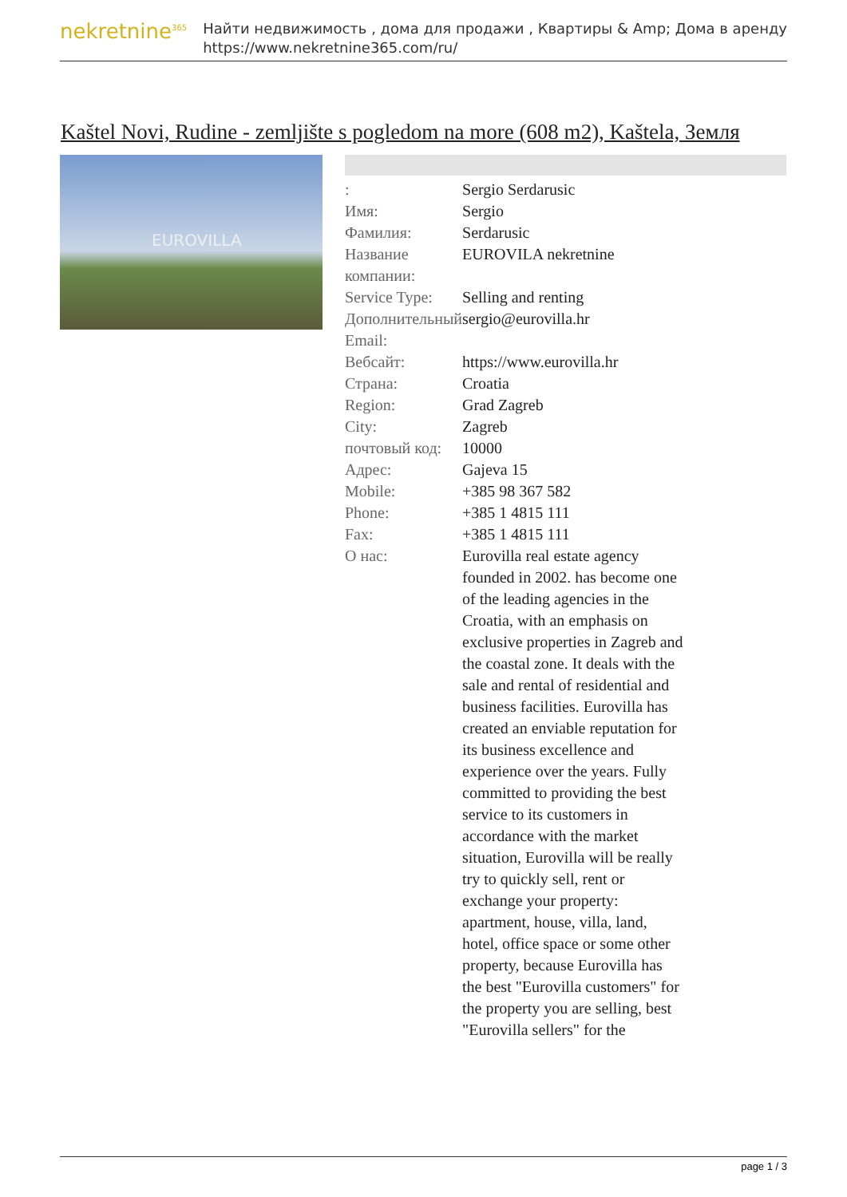nekretnine<sup>365</sup>
Найти недвижимость , дома для продажи , Квартиры & Amp; Дома в аренду
https://www.nekretnine365.com/ru/
Kaštel Novi, Rudine - zemljište s pogledom na more (608 m2), Kaštela, Земля
EUROVILLA
| : | Sergio Serdarusic |
| Имя: | Sergio |
| Фамилия: | Serdarusic |
| Название компании: | EUROVILA nekretnine |
| Service Type: | Selling and renting |
| Дополнительный Email: | sergio@eurovilla.hr |
| Вебсайт: | https://www.eurovilla.hr |
| Страна: | Croatia |
| Region: | Grad Zagreb |
| City: | Zagreb |
| почтовый код: | 10000 |
| Адрес: | Gajeva 15 |
| Mobile: | +385 98 367 582 |
| Phone: | +385 1 4815 111 |
| Fax: | +385 1 4815 111 |
| О нас: | Eurovilla real estate agency founded in 2002. has become one of the leading agencies in the Croatia, with an emphasis on exclusive properties in Zagreb and the coastal zone. It deals with the sale and rental of residential and business facilities. Eurovilla has created an enviable reputation for its business excellence and experience over the years. Fully committed to providing the best service to its customers in accordance with the market situation, Eurovilla will be really try to quickly sell, rent or exchange your property: apartment, house, villa, land, hotel, office space or some other property, because Eurovilla has the best "Eurovilla customers" for the property you are selling, best "Eurovilla sellers" for the |
page 1 / 3